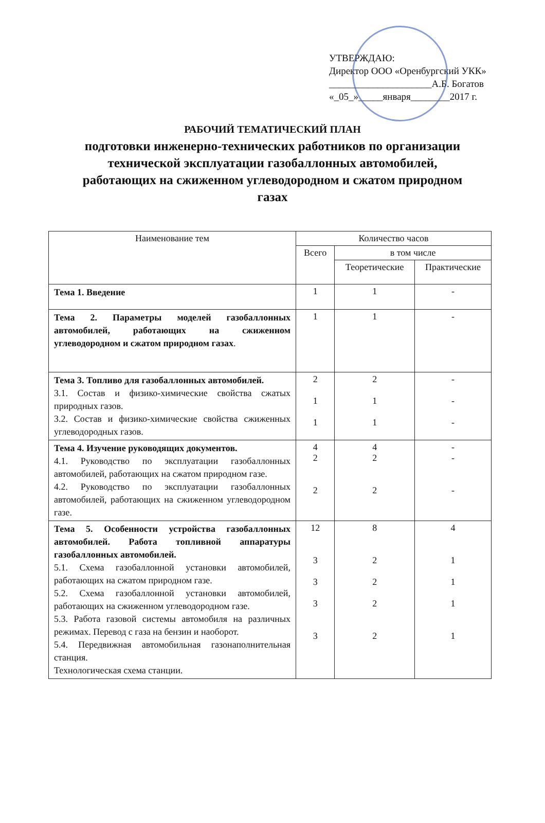УТВЕРЖДАЮ:
Директор ООО «Оренбургский УКК»
_____________________А.Б. Богатов
«_05_»_____января________2017 г.
РАБОЧИЙ ТЕМАТИЧЕСКИЙ ПЛАН
подготовки инженерно-технических работников по организации технической эксплуатации газобаллонных автомобилей, работающих на сжиженном углеводородном и сжатом природном газах
| Наименование тем | Количество часов | | |
| --- | --- | --- | --- |
| | Всего | в том числе | |
| | | Теоретические | Практические |
| Тема 1. Введение | 1 | 1 | - |
| Тема 2. Параметры моделей газобаллонных автомобилей, работающих на сжиженном углеводородном и сжатом природном газах . | 1 | 1 | - |
| Тема 3. Топливо для газобаллонных автомобилей. 3.1. Состав и физико-химические свойства сжатых природных газов. 3.2. Состав и физико-химические свойства сжиженных углеводородных газов. | 2 1 1 | 2 1 1 | - - - |
| Тема 4. Изучение руководящих документов. 4.1. Руководство по эксплуатации газобаллонных автомобилей, работающих на сжатом природном газе. 4.2. Руководство по эксплуатации газобаллонных автомобилей, работающих на сжиженном углеводородном газе. | 4 2 2 | 4 2 2 | - - - |
| Тема 5. Особенности устройства газобаллонных автомобилей. Работа топливной аппаратуры газобаллонных автомобилей. 5.1. Схема газобаллонной установки автомобилей, работающих на сжатом природном газе. 5.2. Схема газобаллонной установки автомобилей, работающих на сжиженном углеводородном газе. 5.3. Работа газовой системы автомобиля на различных режимах. Перевод с газа на бензин и наоборот. 5.4. Передвижная автомобильная газонаполнительная станция. Технологическая схема станции. | 12 3 3 3 3 | 8 2 2 2 2 | 4 1 1 1 1 |